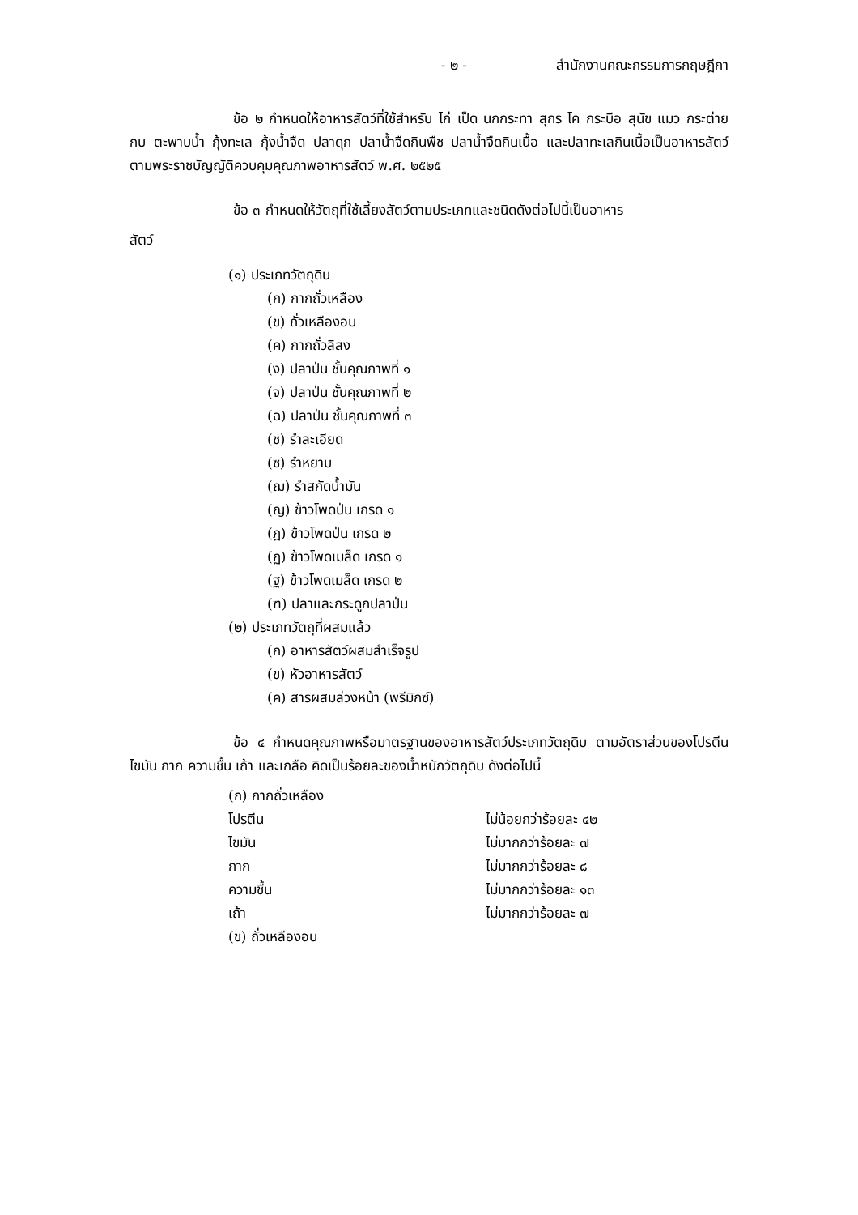- ๒ - สำนักงานคณะกรรมการกฤษฎีกา
ข้อ ๒ กำหนดให้อาหารสัตว์ที่ใช้สำหรับ ไก่ เป็ด นกกระทา สุกร โค กระบือ สุนัข แมว กระต่าย กบ ตะพาบน้ำ กุ้งทะเล กุ้งน้ำจืด ปลาดุก ปลาน้ำจืดกินพืช ปลาน้ำจืดกินเนื้อ และปลาทะเลกินเนื้อเป็นอาหารสัตว์ตามพระราชบัญญัติควบคุมคุณภาพอาหารสัตว์ พ.ศ. ๒๕๒๕
ข้อ ๓ กำหนดให้วัตถุที่ใช้เลี้ยงสัตว์ตามประเภทและชนิดดังต่อไปนี้เป็นอาหาร
สัตว์
(๑) ประเภทวัตถุดิบ
(ก) กากถั่วเหลือง
(ข) ถั่วเหลืองอบ
(ค) กากถั่วลิสง
(ง) ปลาป่น ชั้นคุณภาพที่ ๑
(จ) ปลาป่น ชั้นคุณภาพที่ ๒
(ฉ) ปลาป่น ชั้นคุณภาพที่ ๓
(ช) รำละเอียด
(ซ) รำหยาบ
(ฌ) รำสกัดน้ำมัน
(ญ) ข้าวโพดป่น เกรด ๑
(ฎ) ข้าวโพดป่น เกรด ๒
(ฏ) ข้าวโพดเมล็ด เกรด ๑
(ฐ) ข้าวโพดเมล็ด เกรด ๒
(ฑ) ปลาและกระดูกปลาป่น
(๒) ประเภทวัตถุที่ผสมแล้ว
(ก) อาหารสัตว์ผสมสำเร็จรูป
(ข) หัวอาหารสัตว์
(ค) สารผสมล่วงหน้า (พรีมิกซ์)
ข้อ ๔ กำหนดคุณภาพหรือมาตรฐานของอาหารสัตว์ประเภทวัตถุดิบ ตามอัตราส่วนของโปรตีน ไขมัน กาก ความชื้น เถ้า และเกลือ คิดเป็นร้อยละของน้ำหนักวัตถุดิบ ดังต่อไปนี้
(ก) กากถั่วเหลือง
โปรตีน ไม่น้อยกว่าร้อยละ ๔๒
ไขมัน ไม่มากกว่าร้อยละ ๗
กาก ไม่มากกว่าร้อยละ ๘
ความชื้น ไม่มากกว่าร้อยละ ๑๓
เถ้า ไม่มากกว่าร้อยละ ๗
(ข) ถั่วเหลืองอบ